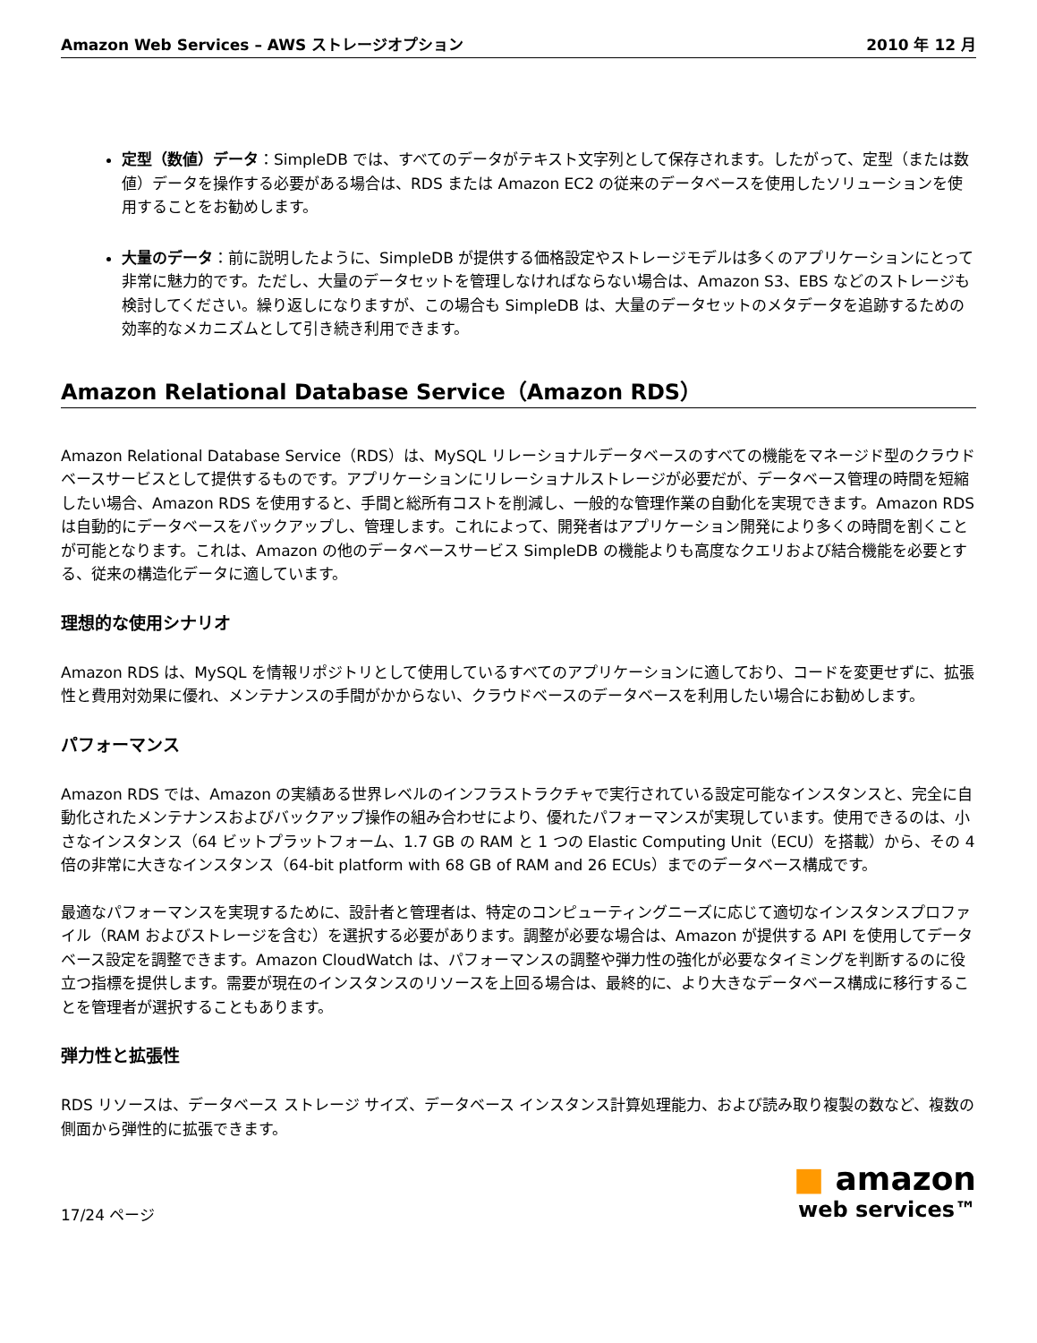Amazon Web Services – AWS ストレージオプション 2010 年 12 月
定型（数値）データ：SimpleDB では、すべてのデータがテキスト文字列として保存されます。したがって、定型（または数値）データを操作する必要がある場合は、RDS または Amazon EC2 の従来のデータベースを使用したソリューションを使用することをお勧めします。
大量のデータ：前に説明したように、SimpleDB が提供する価格設定やストレージモデルは多くのアプリケーションにとって非常に魅力的です。ただし、大量のデータセットを管理しなければならない場合は、Amazon S3、EBS などのストレージも検討してください。繰り返しになりますが、この場合も SimpleDB は、大量のデータセットのメタデータを追跡するための効率的なメカニズムとして引き続き利用できます。
Amazon Relational Database Service（Amazon RDS）
Amazon Relational Database Service（RDS）は、MySQL リレーショナルデータベースのすべての機能をマネージド型のクラウドベースサービスとして提供するものです。アプリケーションにリレーショナルストレージが必要だが、データベース管理の時間を短縮したい場合、Amazon RDS を使用すると、手間と総所有コストを削減し、一般的な管理作業の自動化を実現できます。Amazon RDS は自動的にデータベースをバックアップし、管理します。これによって、開発者はアプリケーション開発により多くの時間を割くことが可能となります。これは、Amazon の他のデータベースサービス SimpleDB の機能よりも高度なクエリおよび結合機能を必要とする、従来の構造化データに適しています。
理想的な使用シナリオ
Amazon RDS は、MySQL を情報リポジトリとして使用しているすべてのアプリケーションに適しており、コードを変更せずに、拡張性と費用対効果に優れ、メンテナンスの手間がかからない、クラウドベースのデータベースを利用したい場合にお勧めします。
パフォーマンス
Amazon RDS では、Amazon の実績ある世界レベルのインフラストラクチャで実行されている設定可能なインスタンスと、完全に自動化されたメンテナンスおよびバックアップ操作の組み合わせにより、優れたパフォーマンスが実現しています。使用できるのは、小さなインスタンス（64 ビットプラットフォーム、1.7 GB の RAM と 1 つの Elastic Computing Unit（ECU）を搭載）から、その 4 倍の非常に大きなインスタンス（64-bit platform with 68 GB of RAM and 26 ECUs）までのデータベース構成です。
最適なパフォーマンスを実現するために、設計者と管理者は、特定のコンピューティングニーズに応じて適切なインスタンスプロファイル（RAM およびストレージを含む）を選択する必要があります。調整が必要な場合は、Amazon が提供する API を使用してデータベース設定を調整できます。Amazon CloudWatch は、パフォーマンスの調整や弾力性の強化が必要なタイミングを判断するのに役立つ指標を提供します。需要が現在のインスタンスのリソースを上回る場合は、最終的に、より大きなデータベース構成に移行することを管理者が選択することもあります。
弾力性と拡張性
RDS リソースは、データベース ストレージ サイズ、データベース インスタンス計算処理能力、および読み取り複製の数など、複数の側面から弾性的に拡張できます。
17/24 ページ
■ amazon
web services™